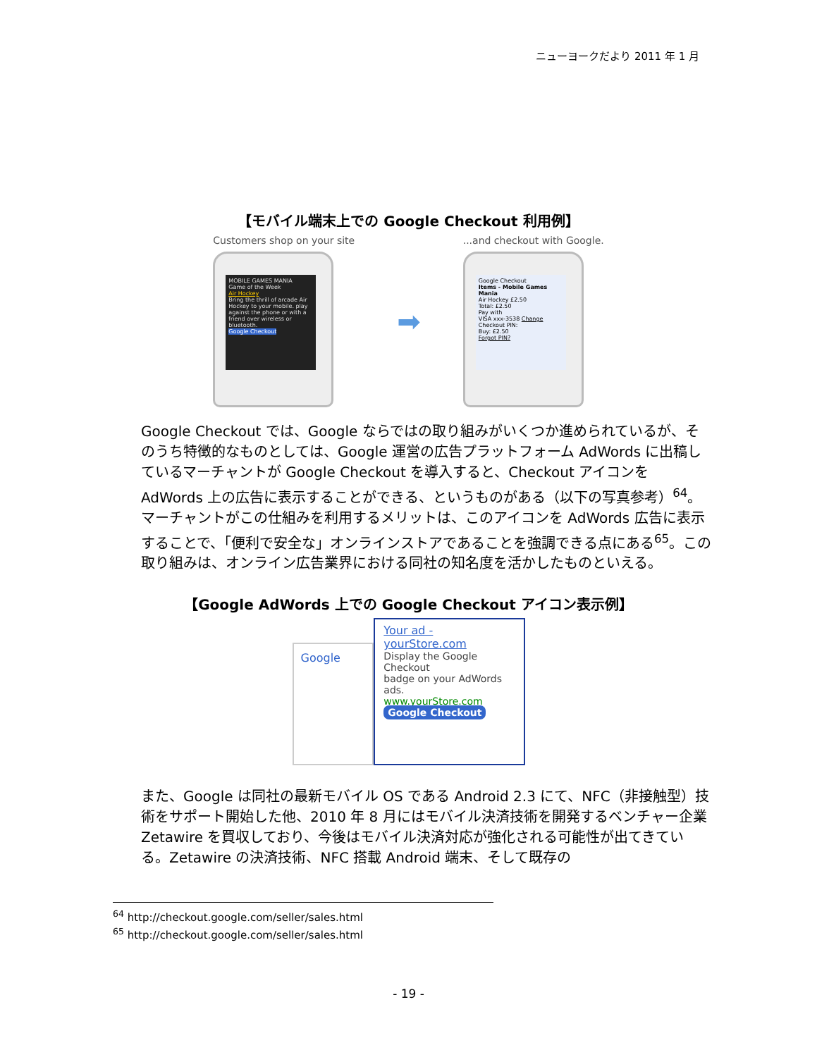ニューヨークだより 2011 年 1 月
【モバイル端末上での Google Checkout 利用例】
Customers shop on your site
MOBILE GAMES MANIA
Game of the Week
Air Hockey
Bring the thrill of arcade Air Hockey to your mobile. play against the phone or with a friend over wireless or bluetooth.
Google Checkout
➡
...and checkout with Google.
Google Checkout
Items - Mobile Games Mania
Air Hockey £2.50
Total: £2.50
Pay with
VISA xxx-3538 Change
Checkout PIN:
Buy: £2.50
Forgot PIN?
Google Checkout では、Google ならではの取り組みがいくつか進められているが、そのうち特徴的なものとしては、Google 運営の広告プラットフォーム AdWords に出稿しているマーチャントが Google Checkout を導入すると、Checkout アイコンを AdWords 上の広告に表示することができる、というものがある（以下の写真参考）<sup>64</sup>。マーチャントがこの仕組みを利用するメリットは、このアイコンを AdWords 広告に表示することで、「便利で安全な」オンラインストアであることを強調できる点にある<sup>65</sup>。この取り組みは、オンライン広告業界における同社の知名度を活かしたものといえる。
【Google AdWords 上での Google Checkout アイコン表示例】
Google
Your ad - yourStore.com
Display the Google Checkout
badge on your AdWords ads.
www.yourStore.com
Google Checkout
また、Google は同社の最新モバイル OS である Android 2.3 にて、NFC（非接触型）技術をサポート開始した他、2010 年 8 月にはモバイル決済技術を開発するベンチャー企業 Zetawire を買収しており、今後はモバイル決済対応が強化される可能性が出てきている。Zetawire の決済技術、NFC 搭載 Android 端末、そして既存の
<sup>64</sup> http://checkout.google.com/seller/sales.html
<sup>65</sup> http://checkout.google.com/seller/sales.html
- 19 -